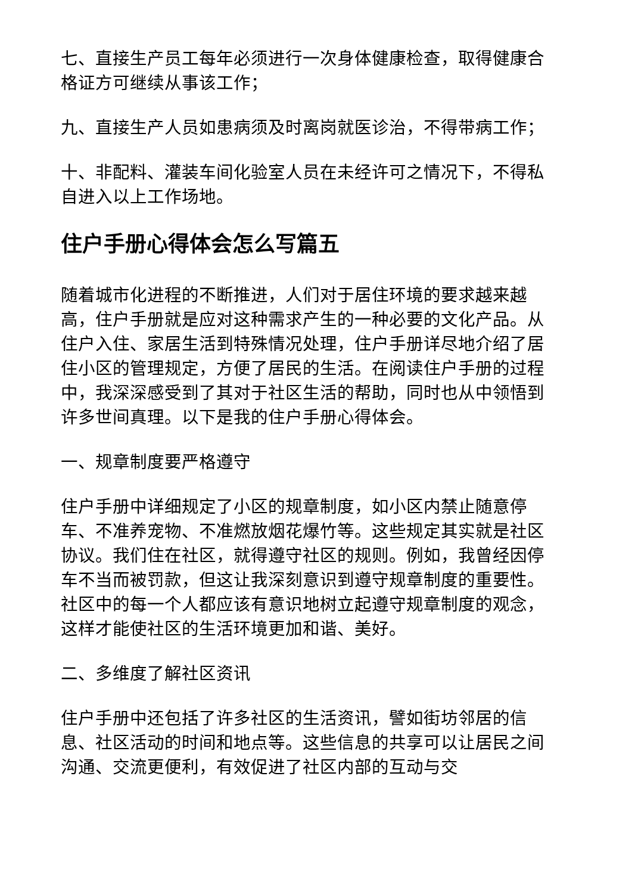七、直接生产员工每年必须进行一次身体健康检查，取得健康合格证方可继续从事该工作；
九、直接生产人员如患病须及时离岗就医诊治，不得带病工作；
十、非配料、灌装车间化验室人员在未经许可之情况下，不得私自进入以上工作场地。
住户手册心得体会怎么写篇五
随着城市化进程的不断推进，人们对于居住环境的要求越来越高，住户手册就是应对这种需求产生的一种必要的文化产品。从住户入住、家居生活到特殊情况处理，住户手册详尽地介绍了居住小区的管理规定，方便了居民的生活。在阅读住户手册的过程中，我深深感受到了其对于社区生活的帮助，同时也从中领悟到许多世间真理。以下是我的住户手册心得体会。
一、规章制度要严格遵守
住户手册中详细规定了小区的规章制度，如小区内禁止随意停车、不准养宠物、不准燃放烟花爆竹等。这些规定其实就是社区协议。我们住在社区，就得遵守社区的规则。例如，我曾经因停车不当而被罚款，但这让我深刻意识到遵守规章制度的重要性。社区中的每一个人都应该有意识地树立起遵守规章制度的观念，这样才能使社区的生活环境更加和谐、美好。
二、多维度了解社区资讯
住户手册中还包括了许多社区的生活资讯，譬如街坊邻居的信息、社区活动的时间和地点等。这些信息的共享可以让居民之间沟通、交流更便利，有效促进了社区内部的互动与交